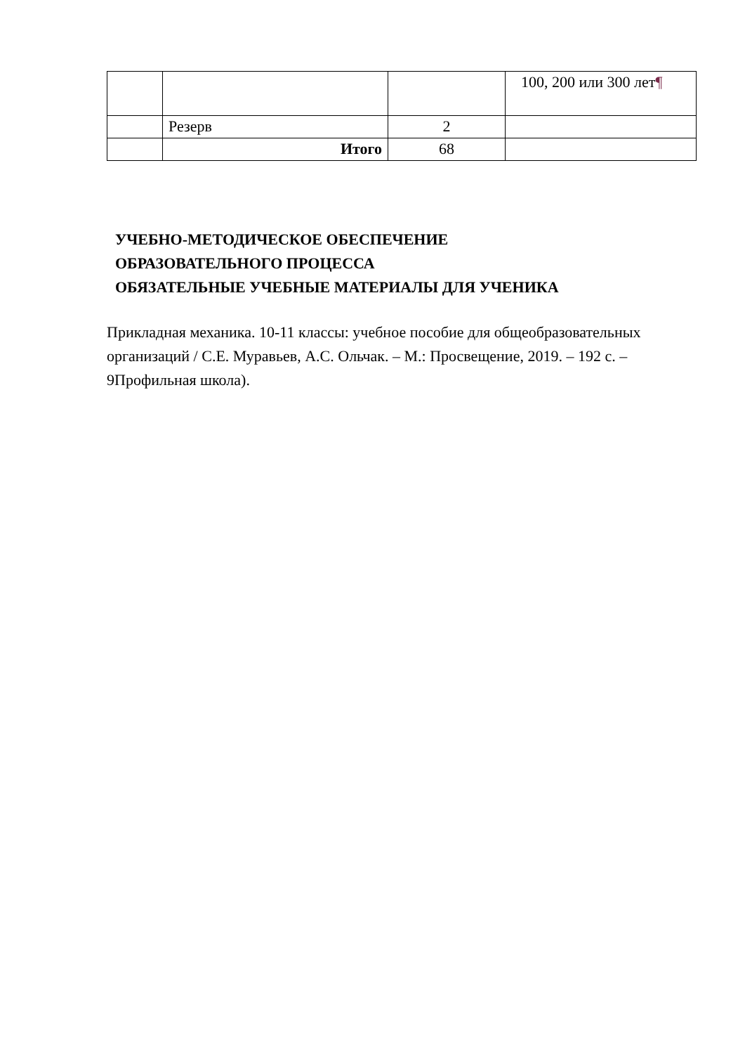| | | | 100, 200 или 300 лет ¶ |
| | Резерв | 2 | |
| | Итого | 68 | |
УЧЕБНО-МЕТОДИЧЕСКОЕ ОБЕСПЕЧЕНИЕ
ОБРАЗОВАТЕЛЬНОГО ПРОЦЕССА
ОБЯЗАТЕЛЬНЫЕ УЧЕБНЫЕ МАТЕРИАЛЫ ДЛЯ УЧЕНИКА
Прикладная механика. 10-11 классы: учебное пособие для общеобразовательных организаций / С.Е. Муравьев, А.С. Ольчак. – М.: Просвещение, 2019. – 192 с. – 9Профильная школа).